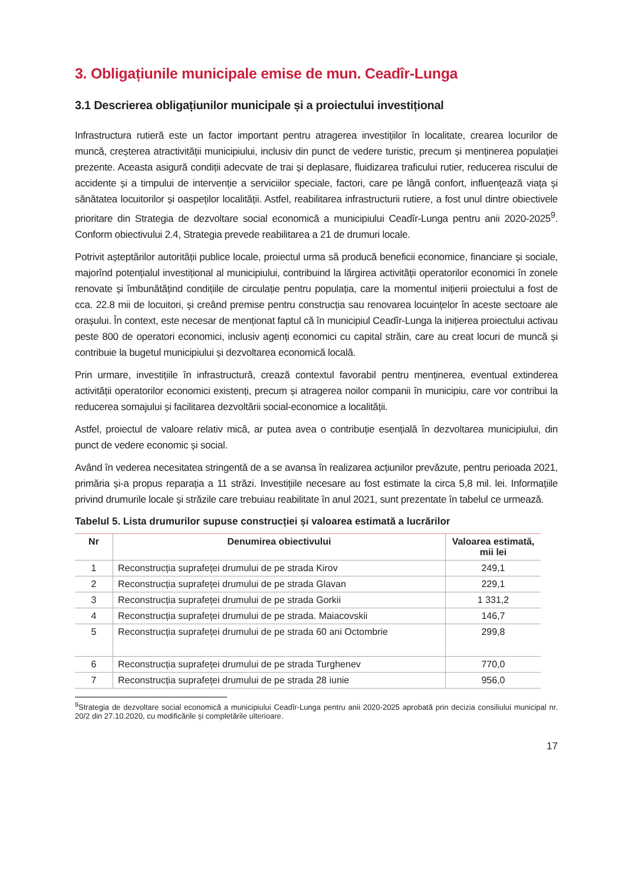3. Obligațiunile municipale emise de mun. Ceadîr-Lunga
3.1 Descrierea obligațiunilor municipale și a proiectului investițional
Infrastructura rutieră este un factor important pentru atragerea investițiilor în localitate, crearea locurilor de muncă, creșterea atractivității municipiului, inclusiv din punct de vedere turistic, precum și menținerea populației prezente. Aceasta asigură condiții adecvate de trai și deplasare, fluidizarea traficului rutier, reducerea riscului de accidente și a timpului de intervenție a serviciilor speciale, factori, care pe lângă confort, influențează viața și sănătatea locuitorilor și oaspeților localității. Astfel, reabilitarea infrastructurii rutiere, a fost unul dintre obiectivele prioritare din Strategia de dezvoltare social economică a municipiului Ceadîr-Lunga pentru anii 2020-2025<sup>9</sup>. Conform obiectivului 2.4, Strategia prevede reabilitarea a 21 de drumuri locale.
Potrivit așteptărilor autorității publice locale, proiectul urma să producă beneficii economice, financiare și sociale, majorînd potențialul investițional al municipiului, contribuind la lărgirea activității operatorilor economici în zonele renovate și îmbunătățind condițiile de circulație pentru populația, care la momentul inițierii proiectului a fost de cca. 22.8 mii de locuitori, și creând premise pentru construcția sau renovarea locuințelor în aceste sectoare ale orașului. În context, este necesar de menționat faptul că în municipiul Ceadîr-Lunga la inițierea proiectului activau peste 800 de operatori economici, inclusiv agenți economici cu capital străin, care au creat locuri de muncă și contribuie la bugetul municipiului și dezvoltarea economică locală.
Prin urmare, investițiile în infrastructură, crează contextul favorabil pentru menținerea, eventual extinderea activității operatorilor economici existenți, precum și atragerea noilor companii în municipiu, care vor contribui la reducerea somajului și facilitarea dezvoltării social-economice a localității.
Astfel, proiectul de valoare relativ mică, ar putea avea o contribuție esențială în dezvoltarea municipiului, din punct de vedere economic și social.
Având în vederea necesitatea stringentă de a se avansa în realizarea acțiunilor prevăzute, pentru perioada 2021, primăria și-a propus reparația a 11 străzi. Investițiile necesare au fost estimate la circa 5,8 mil. lei. Informațiile privind drumurile locale și străzile care trebuiau reabilitate în anul 2021, sunt prezentate în tabelul ce urmează.
Tabelul 5. Lista drumurilor supuse construcției și valoarea estimată a lucrărilor
| Nr | Denumirea obiectivului | Valoarea estimată, mii lei |
| --- | --- | --- |
| 1 | Reconstrucția suprafeței drumului de pe strada Kirov | 249,1 |
| 2 | Reconstrucția suprafeței drumului de pe strada Glavan | 229,1 |
| 3 | Reconstrucția suprafeței drumului de pe strada Gorkii | 1 331,2 |
| 4 | Reconstrucția suprafeței drumului de pe strada. Maiacovskii | 146,7 |
| 5 | Reconstrucția suprafeței drumului de pe strada 60 ani Octombrie | 299,8 |
| 6 | Reconstrucția suprafeței drumului de pe strada Turghenev | 770,0 |
| 7 | Reconstrucția suprafeței drumului de pe strada 28 iunie | 956,0 |
<sup>9</sup> Strategia de dezvoltare social economică a municipiului Ceadîr-Lunga pentru anii 2020-2025 aprobată prin decizia consiliului municipal nr. 20/2 din 27.10.2020, cu modificările și completările ulterioare.
17